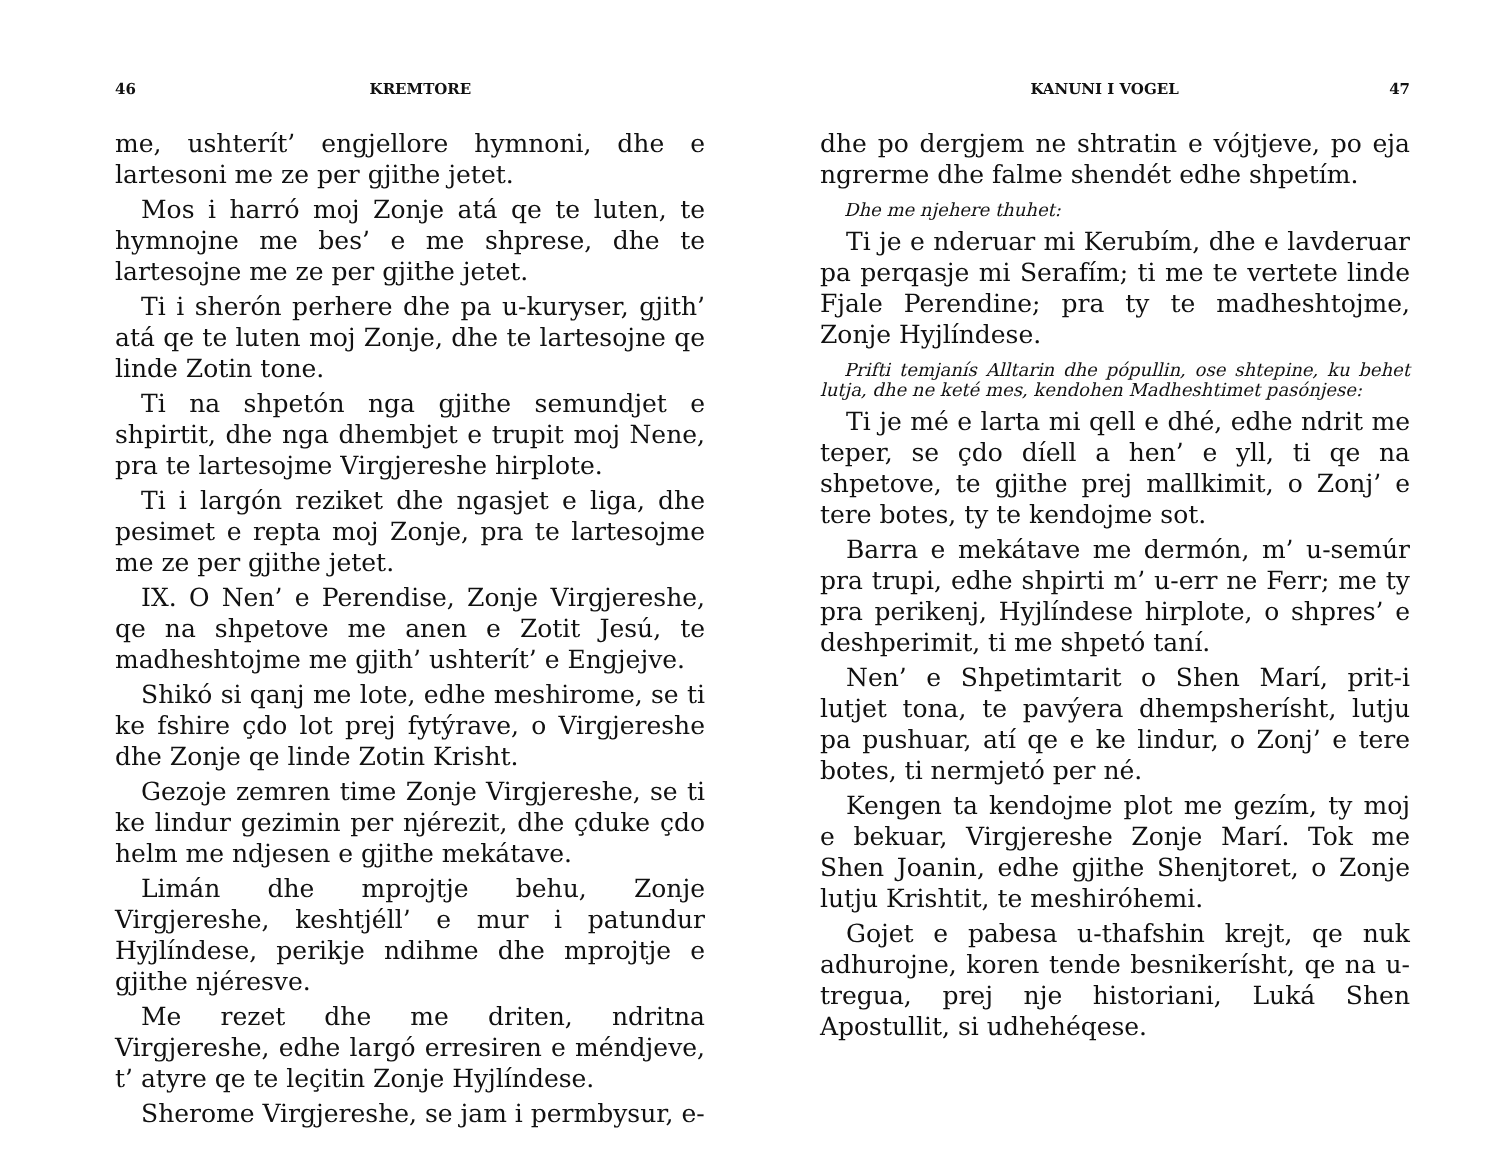46 KREMTORE
me, ushterít’ engjellore hymnoni, dhe e lartesoni me ze per gjithe jetet.
Mos i harró moj Zonje atá qe te luten, te hymnojne me bes’ e me shprese, dhe te lartesojne me ze per gjithe jetet.
Ti i sherón perhere dhe pa u-kuryser, gjith’ atá qe te luten moj Zonje, dhe te lartesojne qe linde Zotin tone.
Ti na shpetón nga gjithe semundjet e shpirtit, dhe nga dhembjet e trupit moj Nene, pra te lartesojme Virgjereshe hirplote.
Ti i largón reziket dhe ngasjet e liga, dhe pesimet e repta moj Zonje, pra te lartesojme me ze per gjithe jetet.
IX. O Nen’ e Perendise, Zonje Virgjereshe, qe na shpetove me anen e Zotit Jesú, te madheshtojme me gjith’ ushterít’ e Engjejve.
Shikó si qanj me lote, edhe meshirome, se ti ke fshire çdo lot prej fytýrave, o Virgjereshe dhe Zonje qe linde Zotin Krisht.
Gezoje zemren time Zonje Virgjereshe, se ti ke lindur gezimin per njérezit, dhe çduke çdo helm me ndjesen e gjithe mekátave.
Limán dhe mprojtje behu, Zonje Virgjereshe, keshtjéll’ e mur i patundur Hyjlíndese, perikje ndihme dhe mprojtje e gjithe njéresve.
Me rezet dhe me driten, ndritna Virgjereshe, edhe largó erresiren e méndjeve, t’ atyre qe te leçitin Zonje Hyjlíndese.
Sherome Virgjereshe, se jam i permbysur, e-
KANUNI I VOGEL 47
dhe po dergjem ne shtratin e vójtjeve, po eja ngrerme dhe falme shendét edhe shpetím.
Dhe me njehere thuhet:
Ti je e nderuar mi Kerubím, dhe e lavderuar pa perqasje mi Serafím; ti me te vertete linde Fjale Perendine; pra ty te madheshtojme, Zonje Hyjlíndese.
Prifti temjanís Alltarin dhe pópullin, ose shtepine, ku behet lutja, dhe ne keté mes, kendohen Madheshtimet pasónjese:
Ti je mé e larta mi qell e dhé, edhe ndrit me teper, se çdo díell a hen’ e yll, ti qe na shpetove, te gjithe prej mallkimit, o Zonj’ e tere botes, ty te kendojme sot.
Barra e mekátave me dermón, m’ u-semúr pra trupi, edhe shpirti m’ u-err ne Ferr; me ty pra perikenj, Hyjlíndese hirplote, o shpres’ e deshperimit, ti me shpetó taní.
Nen’ e Shpetimtarit o Shen Marí, prit-i lutjet tona, te pavýera dhempsherísht, lutju pa pushuar, atí qe e ke lindur, o Zonj’ e tere botes, ti nermjetó per né.
Kengen ta kendojme plot me gezím, ty moj e bekuar, Virgjereshe Zonje Marí. Tok me Shen Joanin, edhe gjithe Shenjtoret, o Zonje lutju Krishtit, te meshiróhemi.
Gojet e pabesa u-thafshin krejt, qe nuk adhurojne, koren tende besnikerísht, qe na u-tregua, prej nje historiani, Luká Shen Apostullit, si udhehéqese.